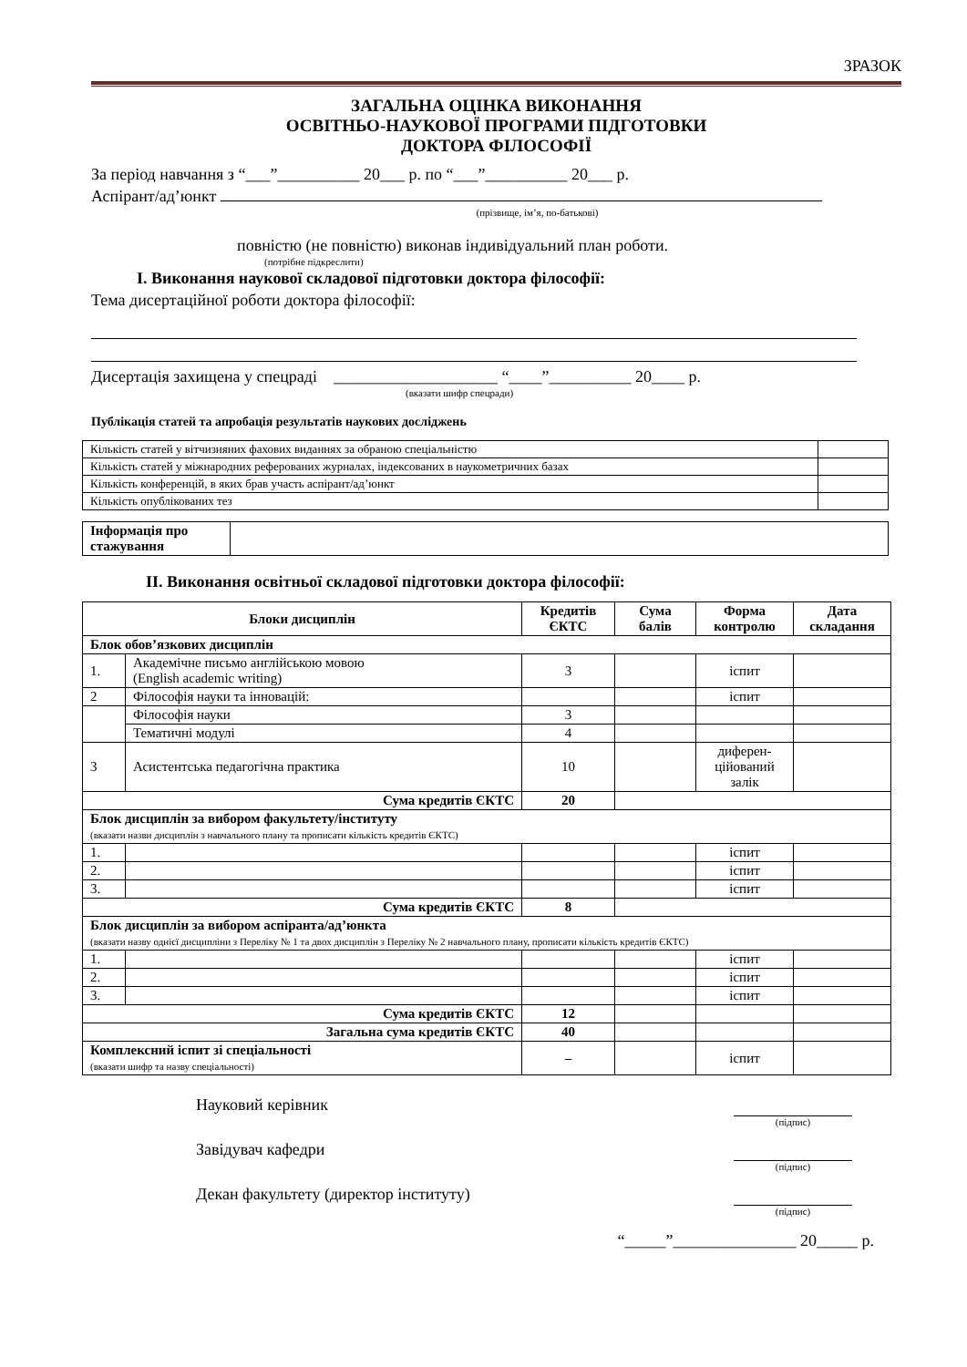ЗРАЗОК
ЗАГАЛЬНА ОЦІНКА ВИКОНАННЯ
ОСВІТНЬО-НАУКОВОЇ ПРОГРАМИ ПІДГОТОВКИ
ДОКТОРА ФІЛОСОФІЇ
За період навчання з “___”__________ 20___ р. по “___”__________ 20___ р.
Аспірант/ад’юнкт
(прізвище, ім’я, по-батькові)
повністю (не повністю) виконав індивідуальний план роботи.
(потрібне підкреслити)
I. Виконання наукової складової підготовки доктора філософії:
Тема дисертаційної роботи доктора філософії:
Дисертація захищена у спецраді ____________________ “____”__________ 20____ р.
(вказати шифр спецради)
Публікація статей та апробація результатів наукових досліджень
| Кількість статей у вітчизняних фахових виданнях за обраною спеціальністю | |
| Кількість статей у міжнародних реферованих журналах, індексованих в наукометричних базах | |
| Кількість конференцій, в яких брав участь аспірант/ад’юнкт | |
| Кількість опублікованих тез | |
| Інформація про стажування | |
II. Виконання освітньої складової підготовки доктора філософії:
| Блоки дисциплін | | Кредитів ЄКТС | Сума балів | Форма контролю | Дата складання |
| --- | --- | --- | --- | --- | --- |
| Блок обов’язкових дисциплін | | | | | |
| 1. | Академічне письмо англійською мовою (English academic writing) | 3 | | іспит | |
| 2 | Філософія науки та інновацій: | | | іспит | |
| | Філософія науки | 3 | | | |
| | Тематичні модулі | 4 | | | |
| 3 | Асистентська педагогічна практика | 10 | | диферен-цiйований залік | |
| Сума кредитів ЄКТС | | 20 | | | |
| Блок дисциплін за вибором факультету/інституту (вказати назви дисциплін з навчального плану та прописати кількість кредитів ЄКТС) | | | | | |
| 1. | | | | іспит | |
| 2. | | | | іспит | |
| 3. | | | | іспит | |
| Сума кредитів ЄКТС | | 8 | | | |
| Блок дисциплін за вибором аспіранта/ад’юнкта (вказати назву однієї дисципліни з Переліку № 1 та двох дисциплін з Переліку № 2 навчального плану, прописати кількість кредитів ЄКТС) | | | | | |
| 1. | | | | іспит | |
| 2. | | | | іспит | |
| 3. | | | | іспит | |
| Сума кредитів ЄКТС | | 12 | | | |
| Загальна сума кредитів ЄКТС | | 40 | | | |
| Комплексний іспит зі спеціальності (вказати шифр та назву спеціальності) | | – | | іспит | |
Науковий керівник
(підпис)
Завідувач кафедри
(підпис)
Декан факультету (директор інституту)
(підпис)
“_____”_______________ 20_____ р.